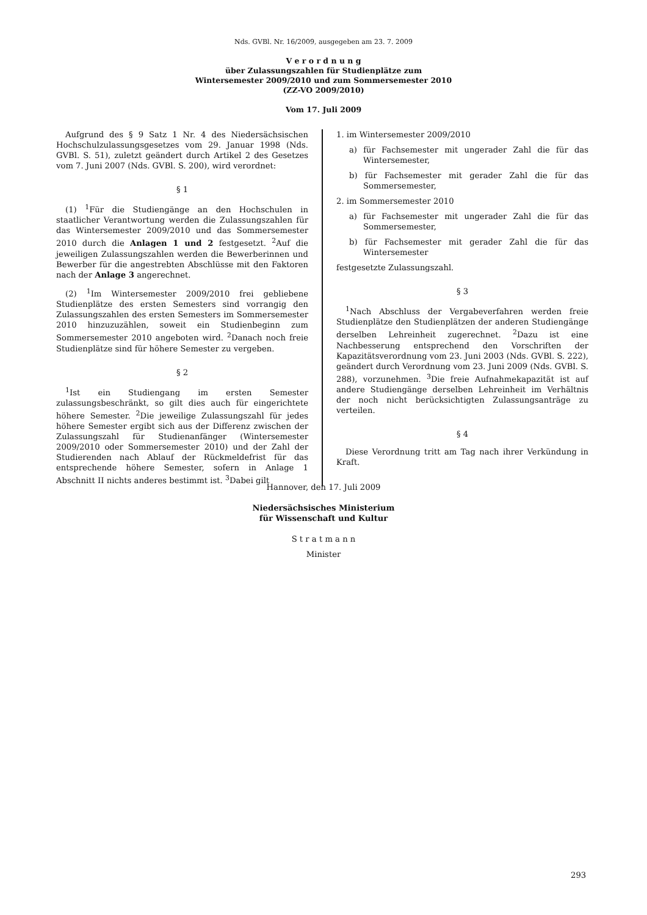Nds. GVBl. Nr. 16/2009, ausgegeben am 23. 7. 2009
V e r o r d n u n g
über Zulassungszahlen für Studienplätze zum
Wintersemester 2009/2010 und zum Sommersemester 2010
(ZZ-VO 2009/2010)
Vom 17. Juli 2009
Aufgrund des § 9 Satz 1 Nr. 4 des Niedersächsischen Hochschulzulassungsgesetzes vom 29. Januar 1998 (Nds. GVBl. S. 51), zuletzt geändert durch Artikel 2 des Gesetzes vom 7. Juni 2007 (Nds. GVBl. S. 200), wird verordnet:
§ 1
(1) <sup>1</sup>Für die Studiengänge an den Hochschulen in staatlicher Verantwortung werden die Zulassungszahlen für das Wintersemester 2009/2010 und das Sommersemester 2010 durch die Anlagen 1 und 2 festgesetzt. <sup>2</sup>Auf die jeweiligen Zulassungszahlen werden die Bewerberinnen und Bewerber für die angestrebten Abschlüsse mit den Faktoren nach der Anlage 3 angerechnet.
(2) <sup>1</sup>Im Wintersemester 2009/2010 frei gebliebene Studienplätze des ersten Semesters sind vorrangig den Zulassungszahlen des ersten Semesters im Sommersemester 2010 hinzuzuzählen, soweit ein Studienbeginn zum Sommersemester 2010 angeboten wird. <sup>2</sup>Danach noch freie Studienplätze sind für höhere Semester zu vergeben.
§ 2
<sup>1</sup> Ist ein Studiengang im ersten Semester zulassungsbeschränkt, so gilt dies auch für eingerichtete höhere Semester. <sup>2</sup>Die jeweilige Zulassungszahl für jedes höhere Semester ergibt sich aus der Differenz zwischen der Zulassungszahl für Studienanfänger (Wintersemester 2009/2010 oder Sommersemester 2010) und der Zahl der Studierenden nach Ablauf der Rückmeldefrist für das entsprechende höhere Semester, sofern in Anlage 1 Abschnitt II nichts anderes bestimmt ist. <sup>3</sup>Dabei gilt
1. im Wintersemester 2009/2010
a) für Fachsemester mit ungerader Zahl die für das Wintersemester,
b) für Fachsemester mit gerader Zahl die für das Sommersemester,
2. im Sommersemester 2010
a) für Fachsemester mit ungerader Zahl die für das Sommersemester,
b) für Fachsemester mit gerader Zahl die für das Wintersemester
festgesetzte Zulassungszahl.
§ 3
<sup>1</sup> Nach Abschluss der Vergabeverfahren werden freie Studienplätze den Studienplätzen der anderen Studiengänge derselben Lehreinheit zugerechnet. <sup>2</sup>Dazu ist eine Nachbesserung entsprechend den Vorschriften der Kapazitätsverordnung vom 23. Juni 2003 (Nds. GVBl. S. 222), geändert durch Verordnung vom 23. Juni 2009 (Nds. GVBl. S. 288), vorzunehmen. <sup>3</sup>Die freie Aufnahmekapazität ist auf andere Studiengänge derselben Lehreinheit im Verhältnis der noch nicht berücksichtigten Zulassungsanträge zu verteilen.
§ 4
Diese Verordnung tritt am Tag nach ihrer Verkündung in Kraft.
Hannover, den 17. Juli 2009
Niedersächsisches Ministerium
für Wissenschaft und Kultur
S t r a t m a n n
Minister
293